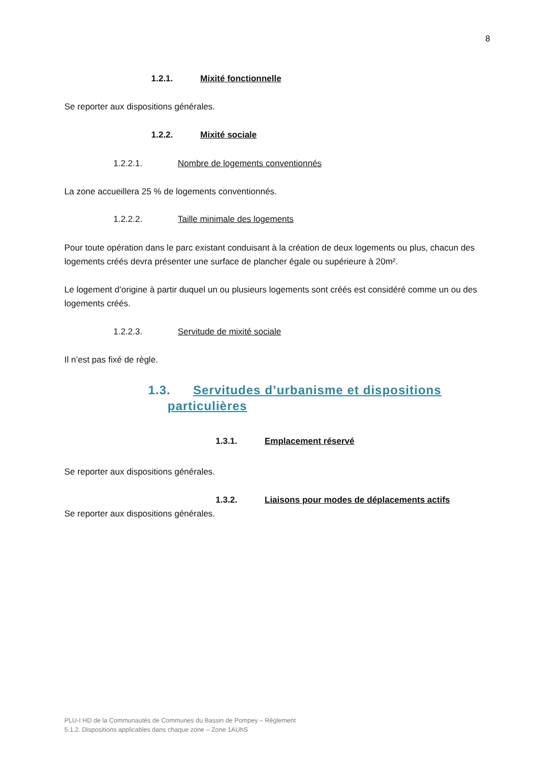8
​ 1.2.1. Mixité fonctionnelle
Se reporter aux dispositions générales.
1.2.2. Mixité sociale
1.2.2.1. Nombre de logements conventionnés
La zone accueillera 25 % de logements conventionnés.
1.2.2.2. Taille minimale des logements
Pour toute opération dans le parc existant conduisant à la création de deux logements ou plus, chacun des logements créés devra présenter une surface de plancher égale ou supérieure à 20m².
Le logement d’origine à partir duquel un ou plusieurs logements sont créés est considéré comme un ou des logements créés.
1.2.2.3. Servitude de mixité sociale
Il n’est pas fixé de règle.
1.3. Servitudes d’urbanisme et dispositions
particulières
1.3.1. Emplacement réservé
Se reporter aux dispositions générales.
1.3.2. Liaisons pour modes de déplacements actifs
Se reporter aux dispositions générales.
PLU-I HD de la Communautés de Communes du Bassin de Pompey – Règlement
5.1.2. Dispositions applicables dans chaque zone – Zone 1AUhS